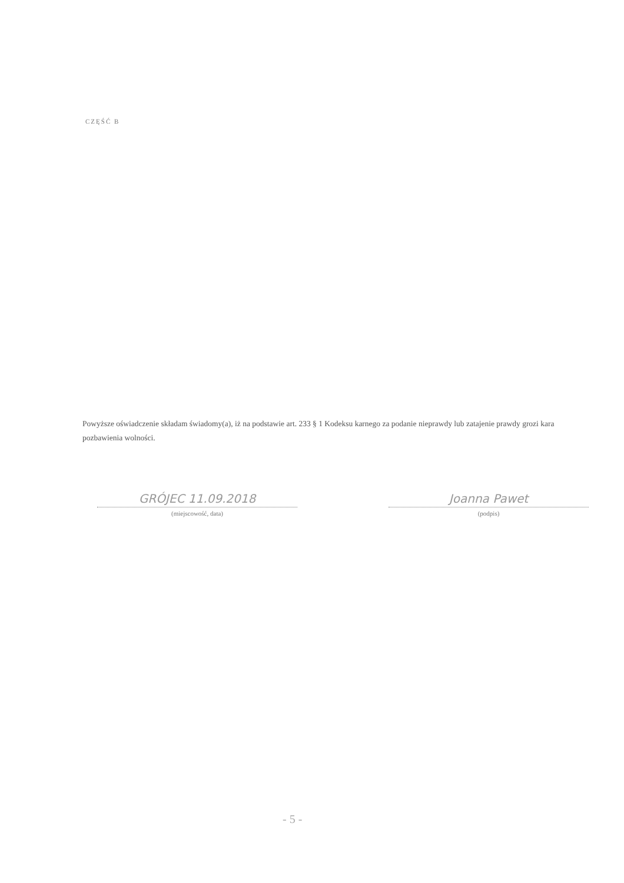CZĘŚĆ B
Powyższe oświadczenie składam świadomy(a), iż na podstawie art. 233 § 1 Kodeksu karnego za podanie nieprawdy lub zatajenie prawdy grozi kara pozbawienia wolności.
GRÓJEC 11.09.2018
(miejscowość, data)
Joanna Pawet
(podpis)
- 5 -